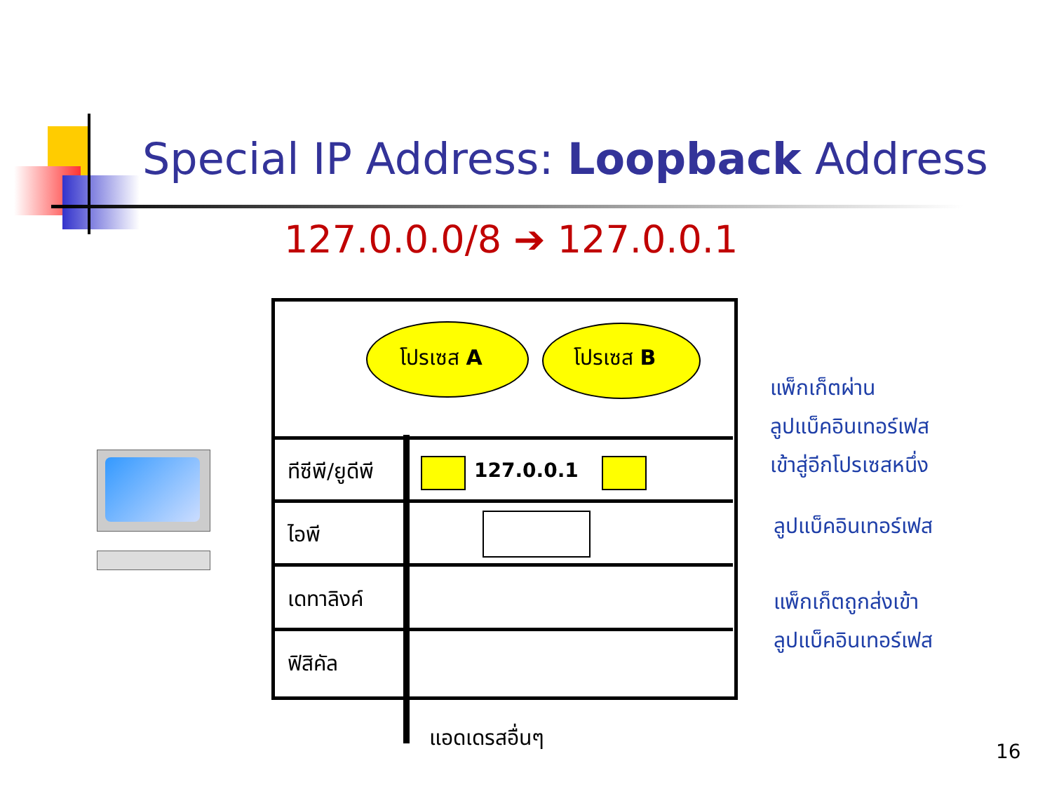Special IP Address: Loopback Address
127.0.0.0/8 ➔ 127.0.0.1
โปรเซส A โปรเซส B
แพ็กเก็ตผ่าน
ลูปแบ็คอินเทอร์เฟส
เข้าสู่อีกโปรเซสหนึ่ง
ทีซีพี/ยูดีพี 127.0.0.1
ไอพี ลูปแบ็คอินเทอร์เฟส
เดทาลิงค์
แพ็กเก็ตถูกส่งเข้า
ลูปแบ็คอินเทอร์เฟส
ฟิสิคัล
แอดเดรสอื่นๆ
16